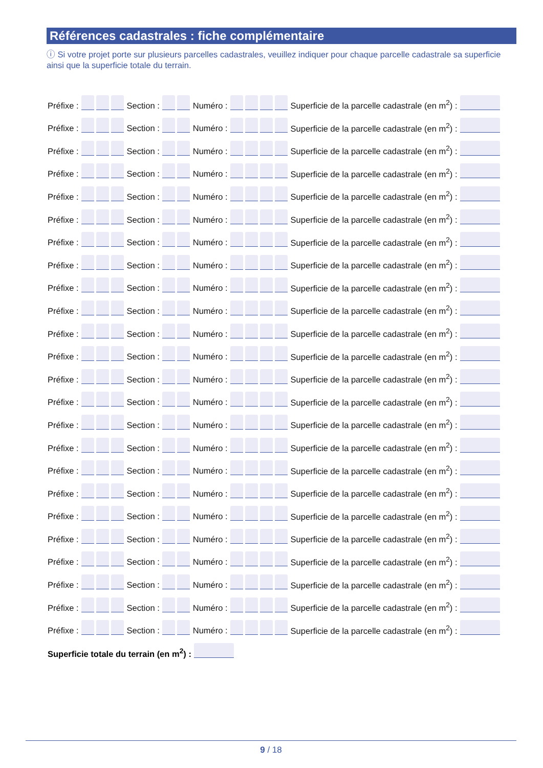Références cadastrales : fiche complémentaire
ⓘ Si votre projet porte sur plusieurs parcelles cadastrales, veuillez indiquer pour chaque parcelle cadastrale sa superficie ainsi que la superficie totale du terrain.
Préfixe : Section : Numéro : Superficie de la parcelle cadastrale (en m<sup>2</sup>) :
Préfixe : Section : Numéro : Superficie de la parcelle cadastrale (en m<sup>2</sup>) :
Préfixe : Section : Numéro : Superficie de la parcelle cadastrale (en m<sup>2</sup>) :
Préfixe : Section : Numéro : Superficie de la parcelle cadastrale (en m<sup>2</sup>) :
Préfixe : Section : Numéro : Superficie de la parcelle cadastrale (en m<sup>2</sup>) :
Préfixe : Section : Numéro : Superficie de la parcelle cadastrale (en m<sup>2</sup>) :
Préfixe : Section : Numéro : Superficie de la parcelle cadastrale (en m<sup>2</sup>) :
Préfixe : Section : Numéro : Superficie de la parcelle cadastrale (en m<sup>2</sup>) :
Préfixe : Section : Numéro : Superficie de la parcelle cadastrale (en m<sup>2</sup>) :
Préfixe : Section : Numéro : Superficie de la parcelle cadastrale (en m<sup>2</sup>) :
Préfixe : Section : Numéro : Superficie de la parcelle cadastrale (en m<sup>2</sup>) :
Préfixe : Section : Numéro : Superficie de la parcelle cadastrale (en m<sup>2</sup>) :
Préfixe : Section : Numéro : Superficie de la parcelle cadastrale (en m<sup>2</sup>) :
Préfixe : Section : Numéro : Superficie de la parcelle cadastrale (en m<sup>2</sup>) :
Préfixe : Section : Numéro : Superficie de la parcelle cadastrale (en m<sup>2</sup>) :
Préfixe : Section : Numéro : Superficie de la parcelle cadastrale (en m<sup>2</sup>) :
Préfixe : Section : Numéro : Superficie de la parcelle cadastrale (en m<sup>2</sup>) :
Préfixe : Section : Numéro : Superficie de la parcelle cadastrale (en m<sup>2</sup>) :
Préfixe : Section : Numéro : Superficie de la parcelle cadastrale (en m<sup>2</sup>) :
Préfixe : Section : Numéro : Superficie de la parcelle cadastrale (en m<sup>2</sup>) :
Préfixe : Section : Numéro : Superficie de la parcelle cadastrale (en m<sup>2</sup>) :
Préfixe : Section : Numéro : Superficie de la parcelle cadastrale (en m<sup>2</sup>) :
Préfixe : Section : Numéro : Superficie de la parcelle cadastrale (en m<sup>2</sup>) :
Préfixe : Section : Numéro : Superficie de la parcelle cadastrale (en m<sup>2</sup>) :
Superficie totale du terrain (en m<sup>2</sup>) :
9 / 18